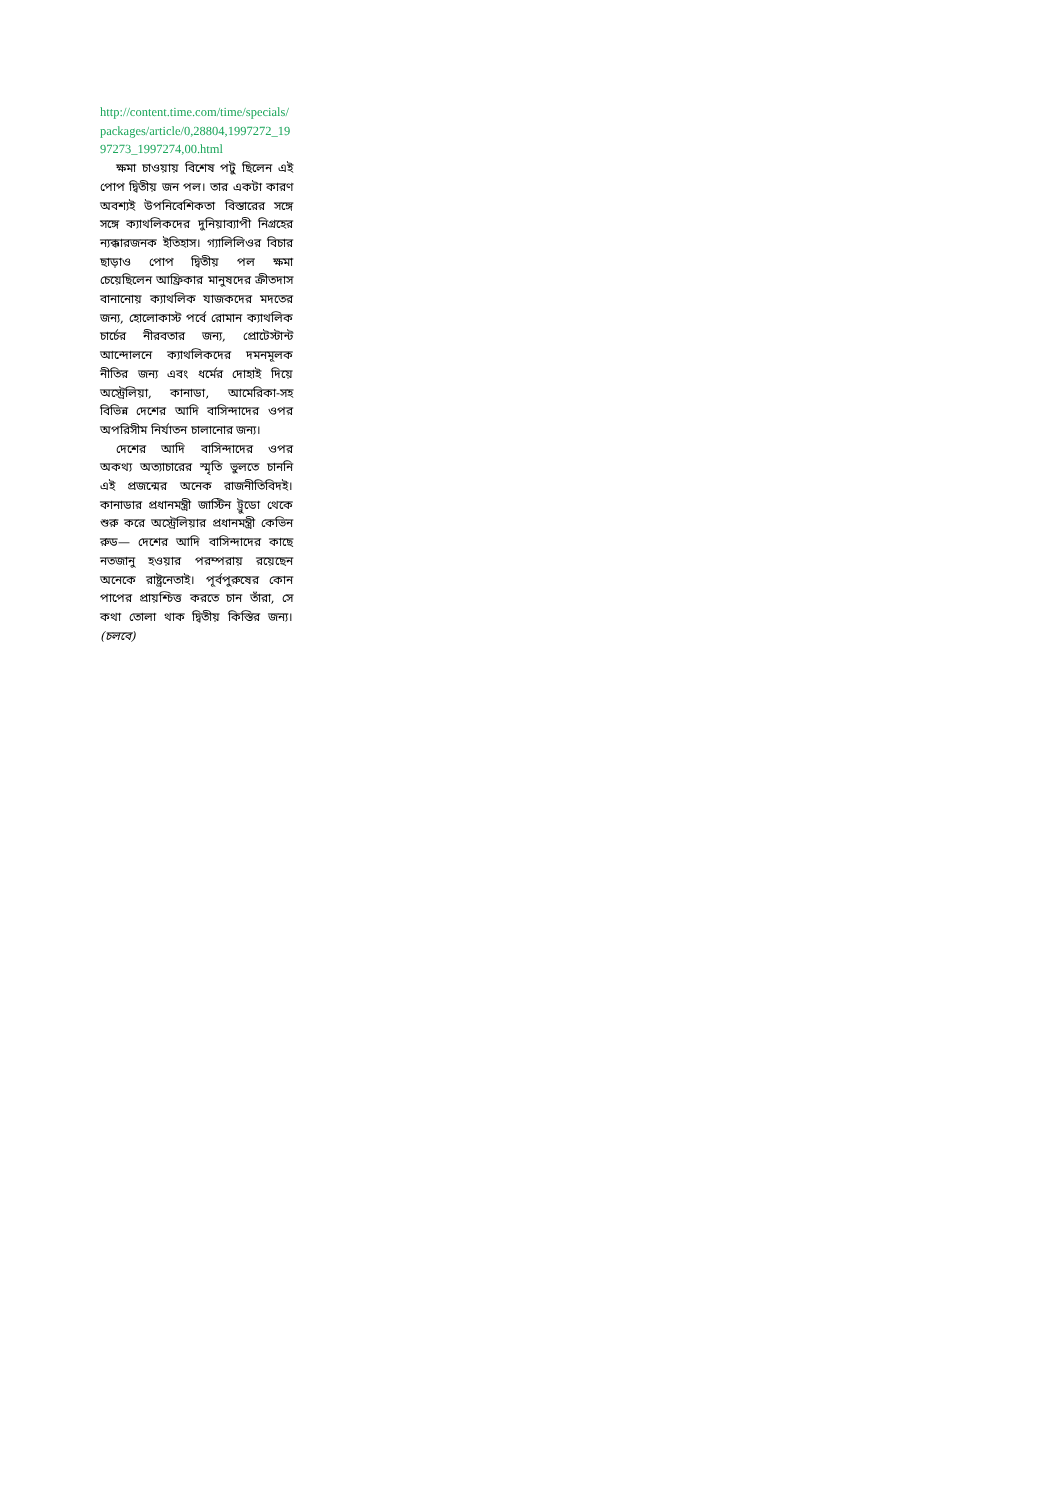http://content.time.com/time/specials/packages/article/0,28804,1997272_1997273_1997274,00.html
ক্ষমা চাওয়ায় বিশেষ পটু ছিলেন এই পোপ দ্বিতীয় জন পল। তার একটা কারণ অবশ্যই উপনিবেশিকতা বিস্তারের সঙ্গে সঙ্গে ক্যাথলিকদের দুনিয়াব্যাপী নিগ্রহের ন্যক্কারজনক ইতিহাস। গ্যালিলিওর বিচার ছাড়াও পোপ দ্বিতীয় পল ক্ষমা চেয়েছিলেন আফ্রিকার মানুষদের ক্রীতদাস বানানোয় ক্যাথলিক যাজকদের মদতের জন্য, হোলোকাস্ট পর্বে রোমান ক্যাথলিক চার্চের নীরবতার জন্য, প্রোটেস্টান্ট আন্দোলনে ক্যাথলিকদের দমনমূলক নীতির জন্য এবং ধর্মের দোহাই দিয়ে অস্ট্রেলিয়া, কানাডা, আমেরিকা-সহ বিভিন্ন দেশের আদি বাসিন্দাদের ওপর অপরিসীম নির্যাতন চালানোর জন্য।
দেশের আদি বাসিন্দাদের ওপর অকথ্য অত্যাচারের স্মৃতি ভুলতে চাননি এই প্রজন্মের অনেক রাজনীতিবিদই। কানাডার প্রধানমন্ত্রী জাস্টিন ট্রুডো থেকে শুরু করে অস্ট্রেলিয়ার প্রধানমন্ত্রী কেভিন রুড— দেশের আদি বাসিন্দাদের কাছে নতজানু হওয়ার পরম্পরায় রয়েছেন অনেকে রাষ্ট্রনেতাই। পূর্বপুরুষের কোন পাপের প্রায়শ্চিত্ত করতে চান তাঁরা, সে কথা তোলা থাক দ্বিতীয় কিস্তির জন্য। (চলবে)